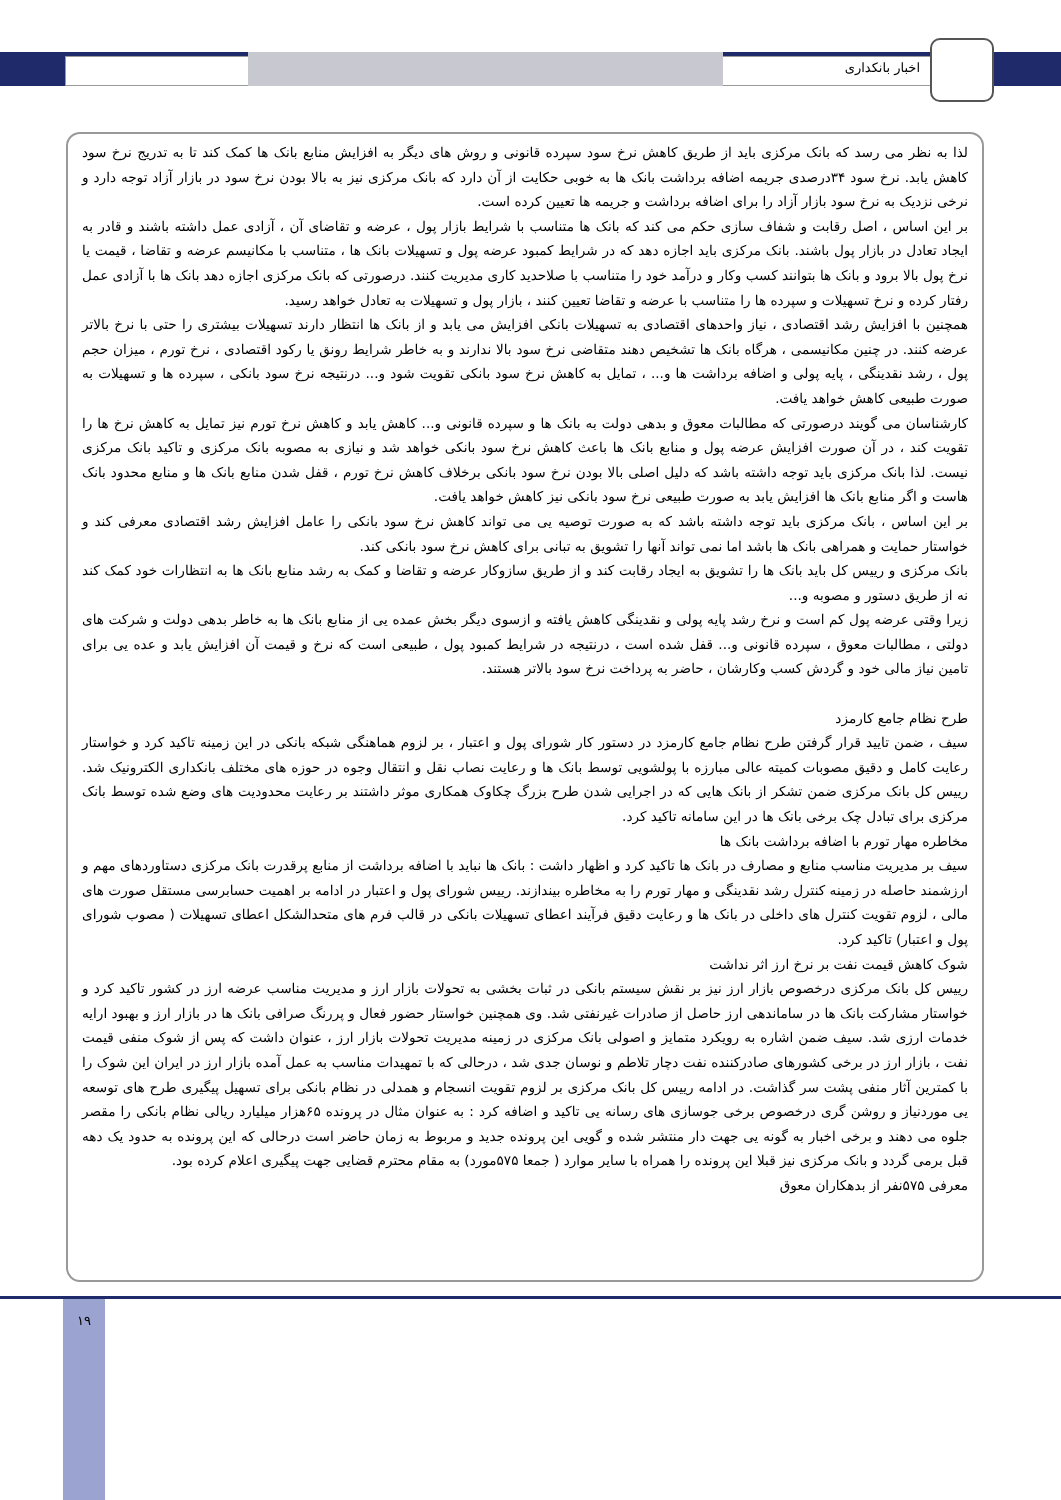اخبار بانکداری
لذا به نظر می رسد که بانک مرکزی باید از طریق کاهش نرخ سود سپرده قانونی و روش های دیگر به افزایش منابع بانک ها کمک کند تا به تدریج نرخ سود کاهش یابد. نرخ سود ۳۴درصدی جریمه اضافه برداشت بانک ها به خوبی حکایت از آن دارد که بانک مرکزی نیز به بالا بودن نرخ سود در بازار آزاد توجه دارد و نرخی نزدیک به نرخ سود بازار آزاد را برای اضافه برداشت و جریمه ها تعیین کرده است.
بر این اساس ، اصل رقابت و شفاف سازی حکم می کند که بانک ها متناسب با شرایط بازار پول ، عرضه و تقاضای آن ، آزادی عمل داشته باشند و قادر به ایجاد تعادل در بازار پول باشند. بانک مرکزی باید اجازه دهد که در شرایط کمبود عرضه پول و تسهیلات بانک ها ، متناسب با مکانیسم عرضه و تقاضا ، قیمت یا نرخ پول بالا برود و بانک ها بتوانند کسب وکار و درآمد خود را متناسب با صلاحدید کاری مدیریت کنند. درصورتی که بانک مرکزی اجازه دهد بانک ها با آزادی عمل رفتار کرده و نرخ تسهیلات و سپرده ها را متناسب با عرضه و تقاضا تعیین کنند ، بازار پول و تسهیلات به تعادل خواهد رسید.
همچنین با افزایش رشد اقتصادی ، نیاز واحدهای اقتصادی به تسهیلات بانکی افزایش می یابد و از بانک ها انتظار دارند تسهیلات بیشتری را حتی با نرخ بالاتر عرضه کنند. در چنین مکانیسمی ، هرگاه بانک ها تشخیص دهند متقاضی نرخ سود بالا ندارند و به خاطر شرایط رونق یا رکود اقتصادی ، نرخ تورم ، میزان حجم پول ، رشد نقدینگی ، پایه پولی و اضافه برداشت ها و... ، تمایل به کاهش نرخ سود بانکی تقویت شود و... درنتیجه نرخ سود بانکی ، سپرده ها و تسهیلات به صورت طبیعی کاهش خواهد یافت.
کارشناسان می گویند درصورتی که مطالبات معوق و بدهی دولت به بانک ها و سپرده قانونی و... کاهش یابد و کاهش نرخ تورم نیز تمایل به کاهش نرخ ها را تقویت کند ، در آن صورت افزایش عرضه پول و منابع بانک ها باعث کاهش نرخ سود بانکی خواهد شد و نیازی به مصوبه بانک مرکزی و تاکید بانک مرکزی نیست. لذا بانک مرکزی باید توجه داشته باشد که دلیل اصلی بالا بودن نرخ سود بانکی برخلاف کاهش نرخ تورم ، قفل شدن منابع بانک ها و منابع محدود بانک هاست و اگر منابع بانک ها افزایش یابد به صورت طبیعی نرخ سود بانکی نیز کاهش خواهد یافت.
بر این اساس ، بانک مرکزی باید توجه داشته باشد که به صورت توصیه یی می تواند کاهش نرخ سود بانکی را عامل افزایش رشد اقتصادی معرفی کند و خواستار حمایت و همراهی بانک ها باشد اما نمی تواند آنها را تشویق به تبانی برای کاهش نرخ سود بانکی کند.
بانک مرکزی و رییس کل باید بانک ها را تشویق به ایجاد رقابت کند و از طریق سازوکار عرضه و تقاضا و کمک به رشد منابع بانک ها به انتظارات خود کمک کند نه از طریق دستور و مصوبه و...
زیرا وقتی عرضه پول کم است و نرخ رشد پایه پولی و نقدینگی کاهش یافته و ازسوی دیگر بخش عمده یی از منابع بانک ها به خاطر بدهی دولت و شرکت های دولتی ، مطالبات معوق ، سپرده قانونی و... قفل شده است ، درنتیجه در شرایط کمبود پول ، طبیعی است که نرخ و قیمت آن افزایش یابد و عده یی برای تامین نیاز مالی خود و گردش کسب وکارشان ، حاضر به پرداخت نرخ سود بالاتر هستند.
طرح نظام جامع کارمزد
سیف ، ضمن تایید قرار گرفتن طرح نظام جامع کارمزد در دستور کار شورای پول و اعتبار ، بر لزوم هماهنگی شبکه بانکی در این زمینه تاکید کرد و خواستار رعایت کامل و دقیق مصوبات کمیته عالی مبارزه با پولشویی توسط بانک ها و رعایت نصاب نقل و انتقال وجوه در حوزه های مختلف بانکداری الکترونیک شد. رییس کل بانک مرکزی ضمن تشکر از بانک هایی که در اجرایی شدن طرح بزرگ چکاوک همکاری موثر داشتند بر رعایت محدودیت های وضع شده توسط بانک مرکزی برای تبادل چک برخی بانک ها در این سامانه تاکید کرد.
مخاطره مهار تورم با اضافه برداشت بانک ها
سیف بر مدیریت مناسب منابع و مصارف در بانک ها تاکید کرد و اظهار داشت : بانک ها نباید با اضافه برداشت از منابع پرقدرت بانک مرکزی دستاوردهای مهم و ارزشمند حاصله در زمینه کنترل رشد نقدینگی و مهار تورم را به مخاطره بیندازند. رییس شورای پول و اعتبار در ادامه بر اهمیت حسابرسی مستقل صورت های مالی ، لزوم تقویت کنترل های داخلی در بانک ها و رعایت دقیق فرآیند اعطای تسهیلات بانکی در قالب فرم های متحدالشکل اعطای تسهیلات ( مصوب شورای پول و اعتبار) تاکید کرد.
شوک کاهش قیمت نفت بر نرخ ارز اثر نداشت
رییس کل بانک مرکزی درخصوص بازار ارز نیز بر نقش سیستم بانکی در ثبات بخشی به تحولات بازار ارز و مدیریت مناسب عرضه ارز در کشور تاکید کرد و خواستار مشارکت بانک ها در ساماندهی ارز حاصل از صادرات غیرنفتی شد. وی همچنین خواستار حضور فعال و پررنگ صرافی بانک ها در بازار ارز و بهبود ارایه خدمات ارزی شد. سیف ضمن اشاره به رویکرد متمایز و اصولی بانک مرکزی در زمینه مدیریت تحولات بازار ارز ، عنوان داشت که پس از شوک منفی قیمت نفت ، بازار ارز در برخی کشورهای صادرکننده نفت دچار تلاطم و نوسان جدی شد ، درحالی که با تمهیدات مناسب به عمل آمده بازار ارز در ایران این شوک را با کمترین آثار منفی پشت سر گذاشت. در ادامه رییس کل بانک مرکزی بر لزوم تقویت انسجام و همدلی در نظام بانکی برای تسهیل پیگیری طرح های توسعه یی موردنیاز و روشن گری درخصوص برخی جوسازی های رسانه یی تاکید و اضافه کرد : به عنوان مثال در پرونده ۶۵هزار میلیارد ریالی نظام بانکی را مقصر جلوه می دهند و برخی اخبار به گونه یی جهت دار منتشر شده و گویی این پرونده جدید و مربوط به زمان حاضر است درحالی که این پرونده به حدود یک دهه قبل برمی گردد و بانک مرکزی نیز قبلا این پرونده را همراه با سایر موارد ( جمعا ۵۷۵مورد) به مقام محترم قضایی جهت پیگیری اعلام کرده بود.
معرفی ۵۷۵نفر از بدهکاران معوق
۱۹